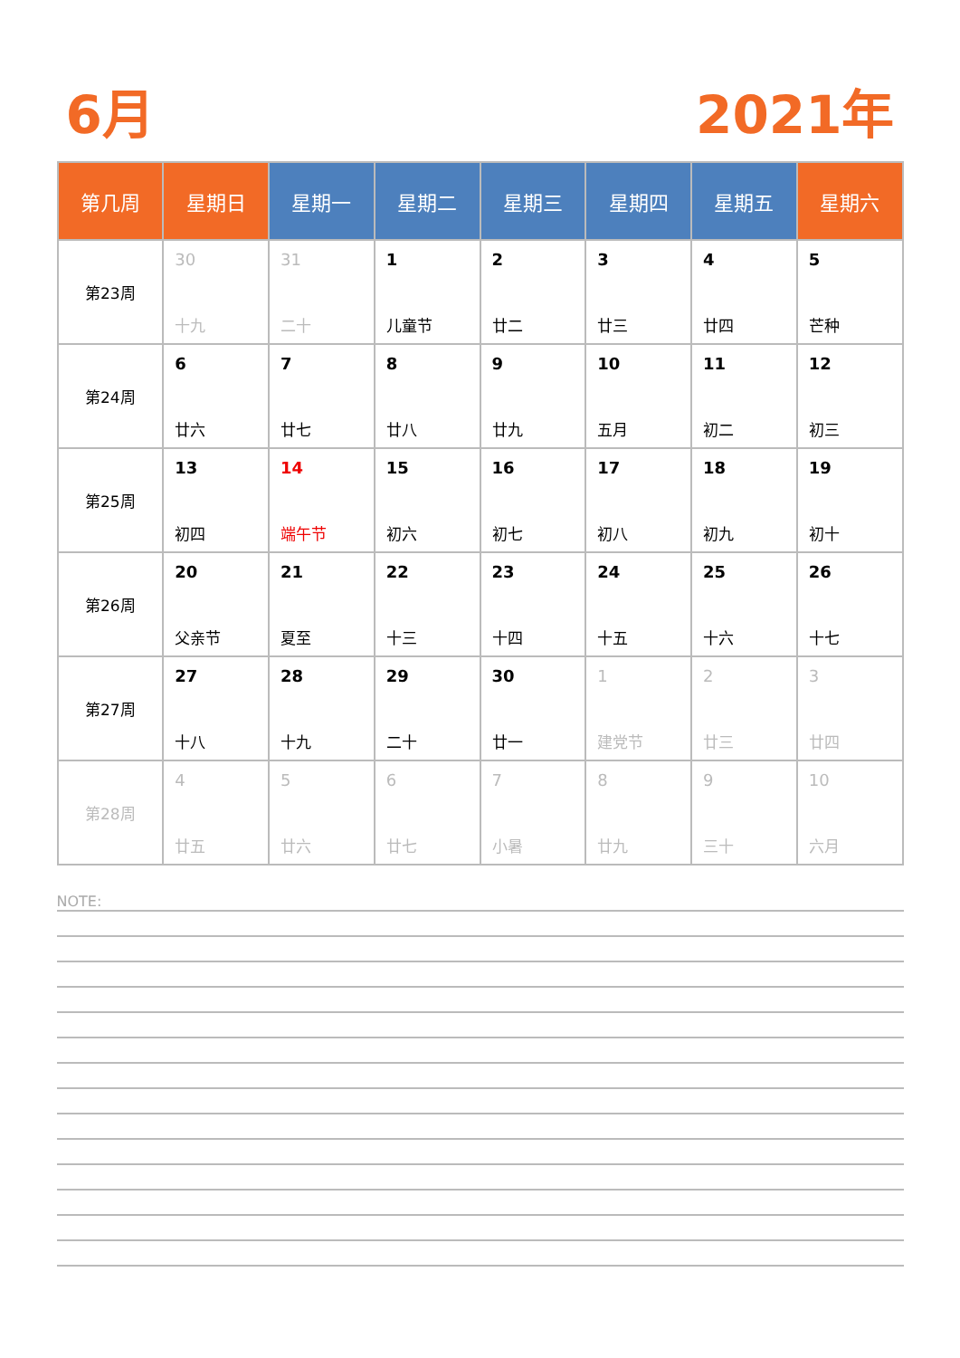6月 2021年
| 第几周 | 星期日 | 星期一 | 星期二 | 星期三 | 星期四 | 星期五 | 星期六 |
| --- | --- | --- | --- | --- | --- | --- | --- |
| 第23周 | 30 十九 | 31 二十 | 1 儿童节 | 2 廿二 | 3 廿三 | 4 廿四 | 5 芒种 |
| 第24周 | 6 廿六 | 7 廿七 | 8 廿八 | 9 廿九 | 10 五月 | 11 初二 | 12 初三 |
| 第25周 | 13 初四 | 14 端午节 | 15 初六 | 16 初七 | 17 初八 | 18 初九 | 19 初十 |
| 第26周 | 20 父亲节 | 21 夏至 | 22 十三 | 23 十四 | 24 十五 | 25 十六 | 26 十七 |
| 第27周 | 27 十八 | 28 十九 | 29 二十 | 30 廿一 | 1 建党节 | 2 廿三 | 3 廿四 |
| 第28周 | 4 廿五 | 5 廿六 | 6 廿七 | 7 小暑 | 8 廿九 | 9 三十 | 10 六月 |
NOTE: